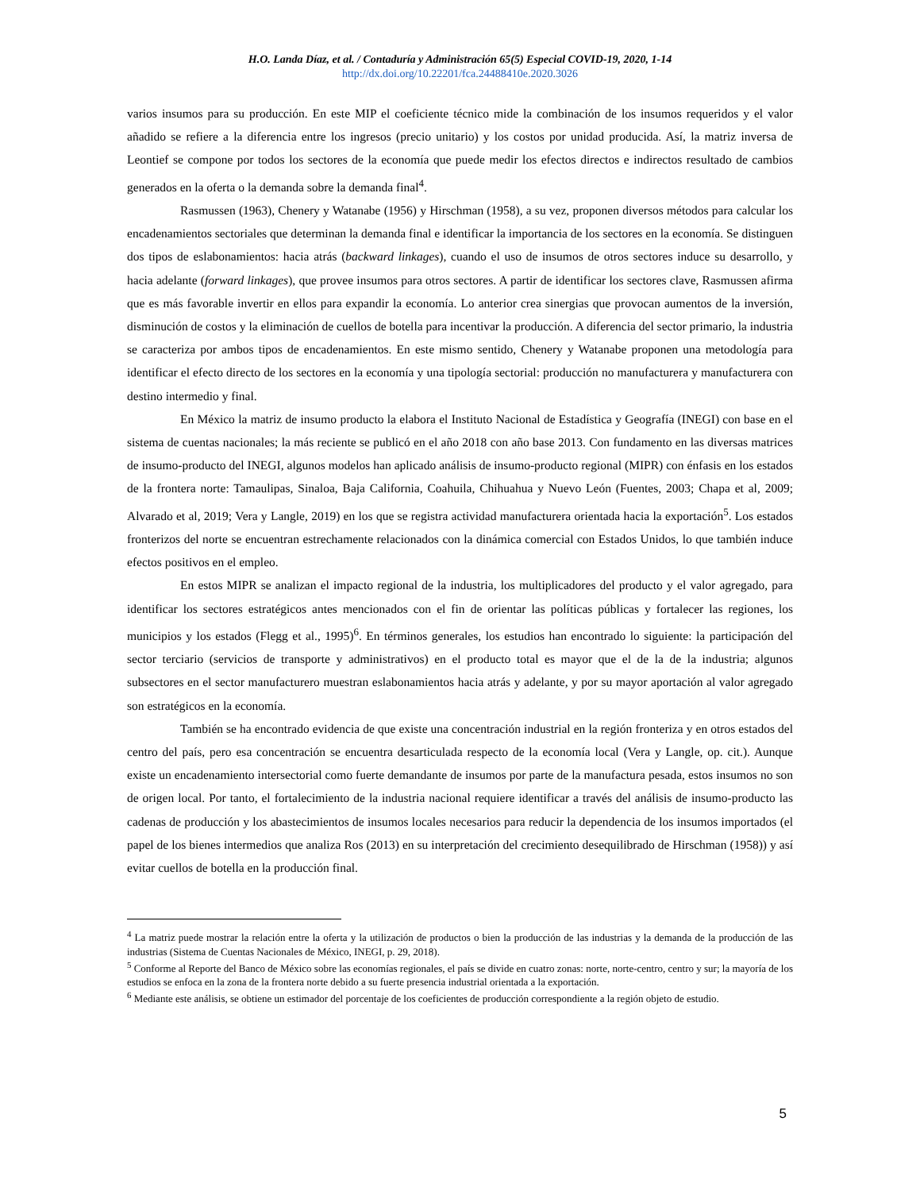H.O. Landa Díaz, et al. / Contaduría y Administración 65(5) Especial COVID-19, 2020, 1-14
http://dx.doi.org/10.22201/fca.24488410e.2020.3026
varios insumos para su producción. En este MIP el coeficiente técnico mide la combinación de los insumos requeridos y el valor añadido se refiere a la diferencia entre los ingresos (precio unitario) y los costos por unidad producida. Así, la matriz inversa de Leontief se compone por todos los sectores de la economía que puede medir los efectos directos e indirectos resultado de cambios generados en la oferta o la demanda sobre la demanda final<sup>4</sup>.
Rasmussen (1963), Chenery y Watanabe (1956) y Hirschman (1958), a su vez, proponen diversos métodos para calcular los encadenamientos sectoriales que determinan la demanda final e identificar la importancia de los sectores en la economía. Se distinguen dos tipos de eslabonamientos: hacia atrás (backward linkages), cuando el uso de insumos de otros sectores induce su desarrollo, y hacia adelante (forward linkages), que provee insumos para otros sectores. A partir de identificar los sectores clave, Rasmussen afirma que es más favorable invertir en ellos para expandir la economía. Lo anterior crea sinergias que provocan aumentos de la inversión, disminución de costos y la eliminación de cuellos de botella para incentivar la producción. A diferencia del sector primario, la industria se caracteriza por ambos tipos de encadenamientos. En este mismo sentido, Chenery y Watanabe proponen una metodología para identificar el efecto directo de los sectores en la economía y una tipología sectorial: producción no manufacturera y manufacturera con destino intermedio y final.
En México la matriz de insumo producto la elabora el Instituto Nacional de Estadística y Geografía (INEGI) con base en el sistema de cuentas nacionales; la más reciente se publicó en el año 2018 con año base 2013. Con fundamento en las diversas matrices de insumo-producto del INEGI, algunos modelos han aplicado análisis de insumo-producto regional (MIPR) con énfasis en los estados de la frontera norte: Tamaulipas, Sinaloa, Baja California, Coahuila, Chihuahua y Nuevo León (Fuentes, 2003; Chapa et al, 2009; Alvarado et al, 2019; Vera y Langle, 2019) en los que se registra actividad manufacturera orientada hacia la exportación<sup>5</sup>. Los estados fronterizos del norte se encuentran estrechamente relacionados con la dinámica comercial con Estados Unidos, lo que también induce efectos positivos en el empleo.
En estos MIPR se analizan el impacto regional de la industria, los multiplicadores del producto y el valor agregado, para identificar los sectores estratégicos antes mencionados con el fin de orientar las políticas públicas y fortalecer las regiones, los municipios y los estados (Flegg et al., 1995)<sup>6</sup>. En términos generales, los estudios han encontrado lo siguiente: la participación del sector terciario (servicios de transporte y administrativos) en el producto total es mayor que el de la de la industria; algunos subsectores en el sector manufacturero muestran eslabonamientos hacia atrás y adelante, y por su mayor aportación al valor agregado son estratégicos en la economía.
También se ha encontrado evidencia de que existe una concentración industrial en la región fronteriza y en otros estados del centro del país, pero esa concentración se encuentra desarticulada respecto de la economía local (Vera y Langle, op. cit.). Aunque existe un encadenamiento intersectorial como fuerte demandante de insumos por parte de la manufactura pesada, estos insumos no son de origen local. Por tanto, el fortalecimiento de la industria nacional requiere identificar a través del análisis de insumo-producto las cadenas de producción y los abastecimientos de insumos locales necesarios para reducir la dependencia de los insumos importados (el papel de los bienes intermedios que analiza Ros (2013) en su interpretación del crecimiento desequilibrado de Hirschman (1958)) y así evitar cuellos de botella en la producción final.
<sup>4</sup> La matriz puede mostrar la relación entre la oferta y la utilización de productos o bien la producción de las industrias y la demanda de la producción de las industrias (Sistema de Cuentas Nacionales de México, INEGI, p. 29, 2018).
<sup>5</sup> Conforme al Reporte del Banco de México sobre las economías regionales, el país se divide en cuatro zonas: norte, norte-centro, centro y sur; la mayoría de los estudios se enfoca en la zona de la frontera norte debido a su fuerte presencia industrial orientada a la exportación.
<sup>6</sup> Mediante este análisis, se obtiene un estimador del porcentaje de los coeficientes de producción correspondiente a la región objeto de estudio.
5